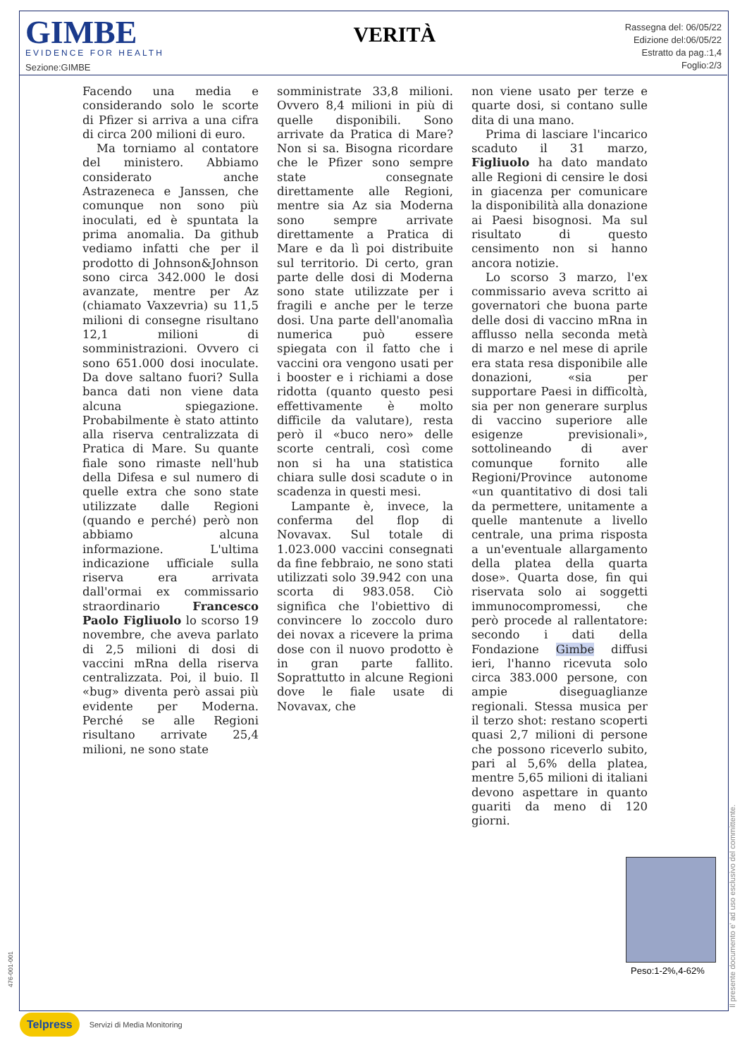GIMBE
EVIDENCE FOR HEALTH
Sezione:GIMBE
VERITÀ
Rassegna del: 06/05/22
Edizione del:06/05/22
Estratto da pag.:1,4
Foglio:2/3
Facendo una media e considerando solo le scorte di Pfizer si arriva a una cifra di circa 200 milioni di euro.
Ma torniamo al contatore del ministero. Abbiamo considerato anche Astrazeneca e Janssen, che comunque non sono più inoculati, ed è spuntata la prima anomalia. Da github vediamo infatti che per il prodotto di Johnson&Johnson sono circa 342.000 le dosi avanzate, mentre per Az (chiamato Vaxzevria) su 11,5 milioni di consegne risultano 12,1 milioni di somministrazioni. Ovvero ci sono 651.000 dosi inoculate. Da dove saltano fuori? Sulla banca dati non viene data alcuna spiegazione. Probabilmente è stato attinto alla riserva centralizzata di Pratica di Mare. Su quante fiale sono rimaste nell'hub della Difesa e sul numero di quelle extra che sono state utilizzate dalle Regioni (quando e perché) però non abbiamo alcuna informazione. L'ultima indicazione ufficiale sulla riserva era arrivata dall'ormai ex commissario straordinario Francesco Paolo Figliuolo lo scorso 19 novembre, che aveva parlato di 2,5 milioni di dosi di vaccini mRna della riserva centralizzata. Poi, il buio. Il «bug» diventa però assai più evidente per Moderna. Perché se alle Regioni risultano arrivate 25,4 milioni, ne sono state
somministrate 33,8 milioni. Ovvero 8,4 milioni in più di quelle disponibili. Sono arrivate da Pratica di Mare? Non si sa. Bisogna ricordare che le Pfizer sono sempre state consegnate direttamente alle Regioni, mentre sia Az sia Moderna sono sempre arrivate direttamente a Pratica di Mare e da lì poi distribuite sul territorio. Di certo, gran parte delle dosi di Moderna sono state utilizzate per i fragili e anche per le terze dosi. Una parte dell'anomalìa numerica può essere spiegata con il fatto che i vaccini ora vengono usati per i booster e i richiami a dose ridotta (quanto questo pesi effettivamente è molto difficile da valutare), resta però il «buco nero» delle scorte centrali, così come non si ha una statistica chiara sulle dosi scadute o in scadenza in questi mesi.
Lampante è, invece, la conferma del flop di Novavax. Sul totale di 1.023.000 vaccini consegnati da fine febbraio, ne sono stati utilizzati solo 39.942 con una scorta di 983.058. Ciò significa che l'obiettivo di convincere lo zoccolo duro dei novax a ricevere la prima dose con il nuovo prodotto è in gran parte fallito. Soprattutto in alcune Regioni dove le fiale usate di Novavax, che
non viene usato per terze e quarte dosi, si contano sulle dita di una mano.
Prima di lasciare l'incarico scaduto il 31 marzo, Figliuolo ha dato mandato alle Regioni di censire le dosi in giacenza per comunicare la disponibilità alla donazione ai Paesi bisognosi. Ma sul risultato di questo censimento non si hanno ancora notizie.
Lo scorso 3 marzo, l'ex commissario aveva scritto ai governatori che buona parte delle dosi di vaccino mRna in afflusso nella seconda metà di marzo e nel mese di aprile era stata resa disponibile alle donazioni, «sia per supportare Paesi in difficoltà, sia per non generare surplus di vaccino superiore alle esigenze previsionali», sottolineando di aver comunque fornito alle Regioni/Province autonome «un quantitativo di dosi tali da permettere, unitamente a quelle mantenute a livello centrale, una prima risposta a un'eventuale allargamento della platea della quarta dose». Quarta dose, fin qui riservata solo ai soggetti immunocompromessi, che però procede al rallentatore: secondo i dati della Fondazione Gimbe diffusi ieri, l'hanno ricevuta solo circa 383.000 persone, con ampie diseguaglianze regionali. Stessa musica per il terzo shot: restano scoperti quasi 2,7 milioni di persone che possono riceverlo subito, pari al 5,6% della platea, mentre 5,65 milioni di italiani devono aspettare in quanto guariti da meno di 120 giorni.
Peso:1-2%,4-62%
Il presente documento e' ad uso esclusivo del committente.
476-001-001
Telpress Servizi di Media Monitoring